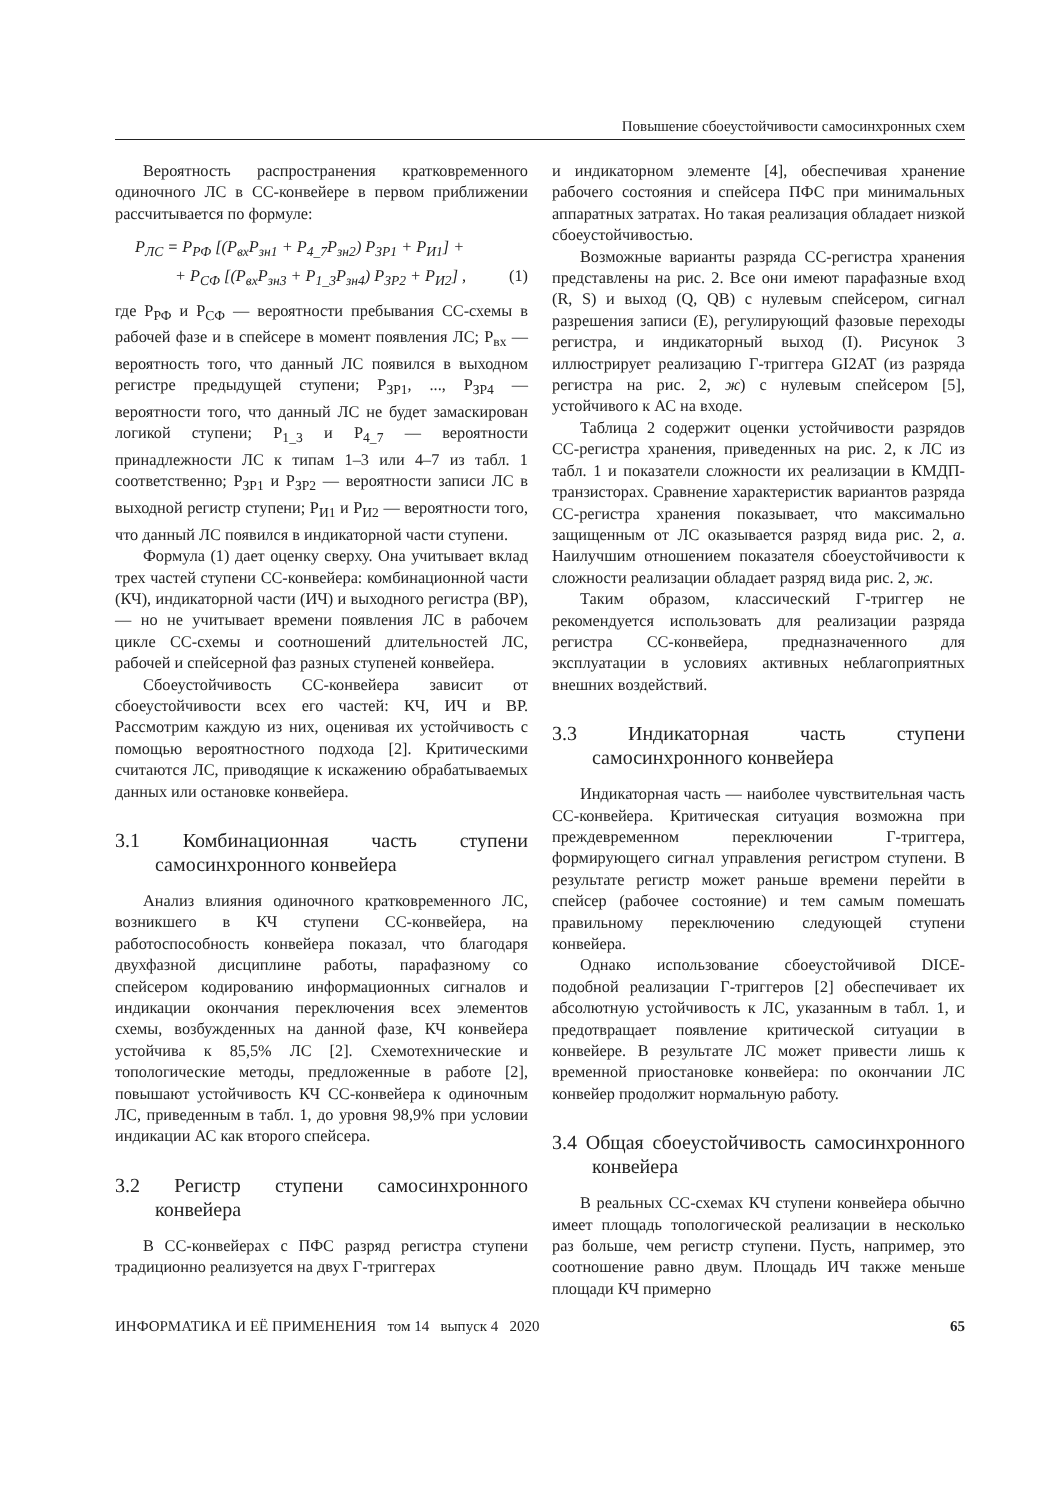Повышение сбоеустойчивости самосинхронных схем
Вероятность распространения кратковременного одиночного ЛС в СС-конвейере в первом приближении рассчитывается по формуле:
P<sub>ЛС</sub> = P<sub>РФ</sub> [(P<sub>вх</sub>P<sub>зн1</sub> + P<sub>4_7</sub>P<sub>зн2</sub>) P<sub>ЗР1</sub> + P<sub>И1</sub>] +
+ P<sub>СФ</sub> [(P<sub>вх</sub>P<sub>зн3</sub> + P<sub>1_3</sub>P<sub>зн4</sub>) P<sub>ЗР2</sub> + P<sub>И2</sub>] , (1)
где P<sub>РФ</sub> и P<sub>СФ</sub> — вероятности пребывания СС-схемы в рабочей фазе и в спейсере в момент появления ЛС; P<sub>вх</sub> — вероятность того, что данный ЛС появился в выходном регистре предыдущей ступени; P<sub>ЗР1</sub>, ..., P<sub>ЗР4</sub> — вероятности того, что данный ЛС не будет замаскирован логикой ступени; P<sub>1_3</sub> и P<sub>4_7</sub> — вероятности принадлежности ЛС к типам 1–3 или 4–7 из табл. 1 соответственно; P<sub>ЗР1</sub> и P<sub>ЗР2</sub> — вероятности записи ЛС в выходной регистр ступени; P<sub>И1</sub> и P<sub>И2</sub> — вероятности того, что данный ЛС появился в индикаторной части ступени.
Формула (1) дает оценку сверху. Она учитывает вклад трех частей ступени СС-конвейера: комбинационной части (КЧ), индикаторной части (ИЧ) и выходного регистра (ВР), — но не учитывает времени появления ЛС в рабочем цикле СС-схемы и соотношений длительностей ЛС, рабочей и спейсерной фаз разных ступеней конвейера.
Сбоеустойчивость СС-конвейера зависит от сбоеустойчивости всех его частей: КЧ, ИЧ и ВР. Рассмотрим каждую из них, оценивая их устойчивость с помощью вероятностного подхода [2]. Критическими считаются ЛС, приводящие к искажению обрабатываемых данных или остановке конвейера.
3.1 Комбинационная часть ступени самосинхронного конвейера
Анализ влияния одиночного кратковременного ЛС, возникшего в КЧ ступени СС-конвейера, на работоспособность конвейера показал, что благодаря двухфазной дисциплине работы, парафазному со спейсером кодированию информационных сигналов и индикации окончания переключения всех элементов схемы, возбужденных на данной фазе, КЧ конвейера устойчива к 85,5% ЛС [2]. Схемотехнические и топологические методы, предложенные в работе [2], повышают устойчивость КЧ СС-конвейера к одиночным ЛС, приведенным в табл. 1, до уровня 98,9% при условии индикации АС как второго спейсера.
3.2 Регистр ступени самосинхронного конвейера
В СС-конвейерах с ПФС разряд регистра ступени традиционно реализуется на двух Г-триггерах
и индикаторном элементе [4], обеспечивая хранение рабочего состояния и спейсера ПФС при минимальных аппаратных затратах. Но такая реализация обладает низкой сбоеустойчивостью.
Возможные варианты разряда СС-регистра хранения представлены на рис. 2. Все они имеют парафазные вход (R, S) и выход (Q, QB) с нулевым спейсером, сигнал разрешения записи (E), регулирующий фазовые переходы регистра, и индикаторный выход (I). Рисунок 3 иллюстрирует реализацию Г-триггера GI2AT (из разряда регистра на рис. 2, ж) с нулевым спейсером [5], устойчивого к АС на входе.
Таблица 2 содержит оценки устойчивости разрядов СС-регистра хранения, приведенных на рис. 2, к ЛС из табл. 1 и показатели сложности их реализации в КМДП-транзисторах. Сравнение характеристик вариантов разряда СС-регистра хранения показывает, что максимально защищенным от ЛС оказывается разряд вида рис. 2, а. Наилучшим отношением показателя сбоеустойчивости к сложности реализации обладает разряд вида рис. 2, ж.
Таким образом, классический Г-триггер не рекомендуется использовать для реализации разряда регистра СС-конвейера, предназначенного для эксплуатации в условиях активных неблагоприятных внешних воздействий.
3.3 Индикаторная часть ступени самосинхронного конвейера
Индикаторная часть — наиболее чувствительная часть СС-конвейера. Критическая ситуация возможна при преждевременном переключении Г-триггера, формирующего сигнал управления регистром ступени. В результате регистр может раньше времени перейти в спейсер (рабочее состояние) и тем самым помешать правильному переключению следующей ступени конвейера.
Однако использование сбоеустойчивой DICE-подобной реализации Г-триггеров [2] обеспечивает их абсолютную устойчивость к ЛС, указанным в табл. 1, и предотвращает появление критической ситуации в конвейере. В результате ЛС может привести лишь к временной приостановке конвейера: по окончании ЛС конвейер продолжит нормальную работу.
3.4 Общая сбоеустойчивость самосинхронного конвейера
В реальных СС-схемах КЧ ступени конвейера обычно имеет площадь топологической реализации в несколько раз больше, чем регистр ступени. Пусть, например, это соотношение равно двум. Площадь ИЧ также меньше площади КЧ примерно
ИНФОРМАТИКА И ЕЁ ПРИМЕНЕНИЯ том 14 выпуск 4 2020 65